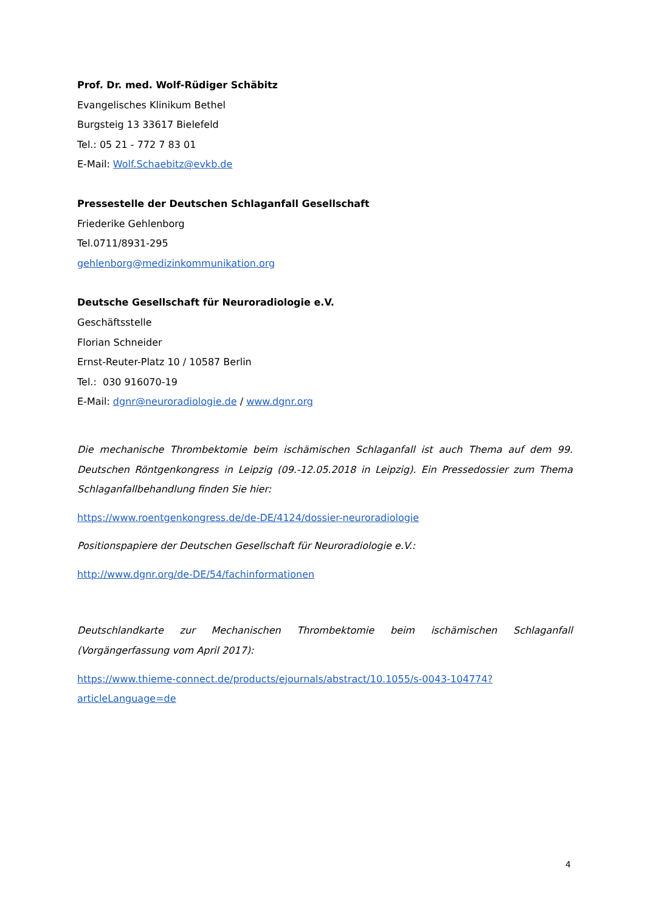Prof. Dr. med. Wolf-Rüdiger Schäbitz
Evangelisches Klinikum Bethel
Burgsteig 13 33617 Bielefeld
Tel.: 05 21 - 772 7 83 01
E-Mail: Wolf.Schaebitz@evkb.de
Pressestelle der Deutschen Schlaganfall Gesellschaft
Friederike Gehlenborg
Tel.0711/8931-295
gehlenborg@medizinkommunikation.org
Deutsche Gesellschaft für Neuroradiologie e.V.
Geschäftsstelle
Florian Schneider
Ernst-Reuter-Platz 10 / 10587 Berlin
Tel.: 030 916070-19
E-Mail: dgnr@neuroradiologie.de / www.dgnr.org
Die mechanische Thrombektomie beim ischämischen Schlaganfall ist auch Thema auf dem 99. Deutschen Röntgenkongress in Leipzig (09.-12.05.2018 in Leipzig). Ein Pressedossier zum Thema Schlaganfallbehandlung finden Sie hier:
https://www.roentgenkongress.de/de-DE/4124/dossier-neuroradiologie
Positionspapiere der Deutschen Gesellschaft für Neuroradiologie e.V.:
http://www.dgnr.org/de-DE/54/fachinformationen
Deutschlandkarte zur Mechanischen Thrombektomie beim ischämischen Schlaganfall (Vorgängerfassung vom April 2017):
https://www.thieme-connect.de/products/ejournals/abstract/10.1055/s-0043-104774?articleLanguage=de
4